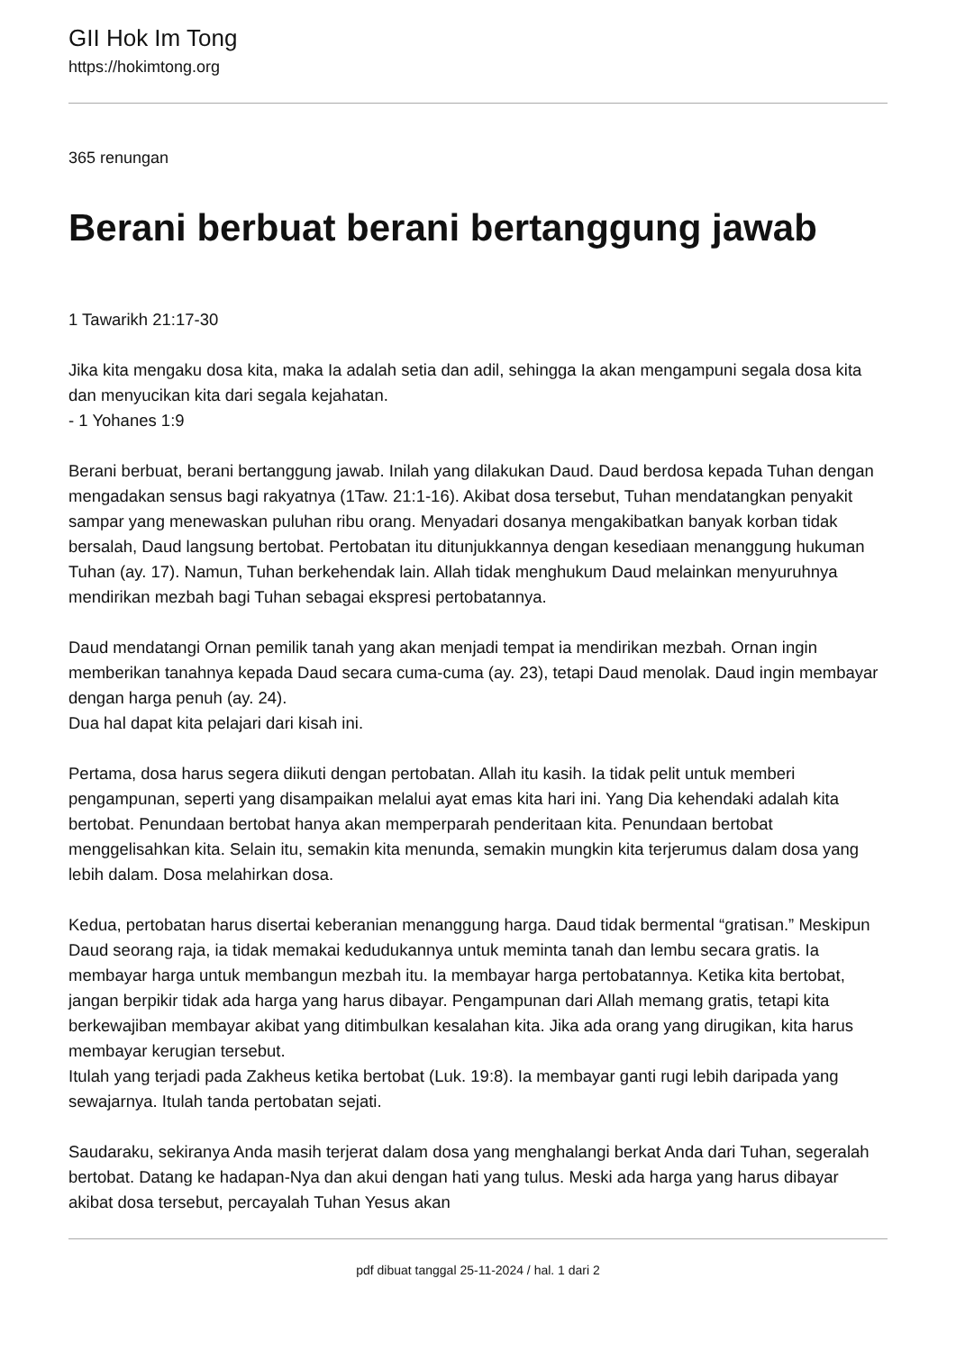GII Hok Im Tong
https://hokimtong.org
365 renungan
Berani berbuat berani bertanggung jawab
1 Tawarikh 21:17-30
Jika kita mengaku dosa kita, maka Ia adalah setia dan adil, sehingga Ia akan mengampuni segala dosa kita dan menyucikan kita dari segala kejahatan.
- 1 Yohanes 1:9
Berani berbuat, berani bertanggung jawab. Inilah yang dilakukan Daud. Daud berdosa kepada Tuhan dengan mengadakan sensus bagi rakyatnya (1Taw. 21:1-16). Akibat dosa tersebut, Tuhan mendatangkan penyakit sampar yang menewaskan puluhan ribu orang. Menyadari dosanya mengakibatkan banyak korban tidak bersalah, Daud langsung bertobat. Pertobatan itu ditunjukkannya dengan kesediaan menanggung hukuman Tuhan (ay. 17). Namun, Tuhan berkehendak lain. Allah tidak menghukum Daud melainkan menyuruhnya mendirikan mezbah bagi Tuhan sebagai ekspresi pertobatannya.
Daud mendatangi Ornan pemilik tanah yang akan menjadi tempat ia mendirikan mezbah. Ornan ingin memberikan tanahnya kepada Daud secara cuma-cuma (ay. 23), tetapi Daud menolak. Daud ingin membayar dengan harga penuh (ay. 24).
Dua hal dapat kita pelajari dari kisah ini.
Pertama, dosa harus segera diikuti dengan pertobatan. Allah itu kasih. Ia tidak pelit untuk memberi pengampunan, seperti yang disampaikan melalui ayat emas kita hari ini. Yang Dia kehendaki adalah kita bertobat. Penundaan bertobat hanya akan memperparah penderitaan kita. Penundaan bertobat menggelisahkan kita. Selain itu, semakin kita menunda, semakin mungkin kita terjerumus dalam dosa yang lebih dalam. Dosa melahirkan dosa.
Kedua, pertobatan harus disertai keberanian menanggung harga. Daud tidak bermental “gratisan.” Meskipun Daud seorang raja, ia tidak memakai kedudukannya untuk meminta tanah dan lembu secara gratis. Ia membayar harga untuk membangun mezbah itu. Ia membayar harga pertobatannya. Ketika kita bertobat, jangan berpikir tidak ada harga yang harus dibayar. Pengampunan dari Allah memang gratis, tetapi kita berkewajiban membayar akibat yang ditimbulkan kesalahan kita. Jika ada orang yang dirugikan, kita harus membayar kerugian tersebut.
Itulah yang terjadi pada Zakheus ketika bertobat (Luk. 19:8). Ia membayar ganti rugi lebih daripada yang sewajarnya. Itulah tanda pertobatan sejati.
Saudaraku, sekiranya Anda masih terjerat dalam dosa yang menghalangi berkat Anda dari Tuhan, segeralah bertobat. Datang ke hadapan-Nya dan akui dengan hati yang tulus. Meski ada harga yang harus dibayar akibat dosa tersebut, percayalah Tuhan Yesus akan
pdf dibuat tanggal 25-11-2024 / hal. 1 dari 2